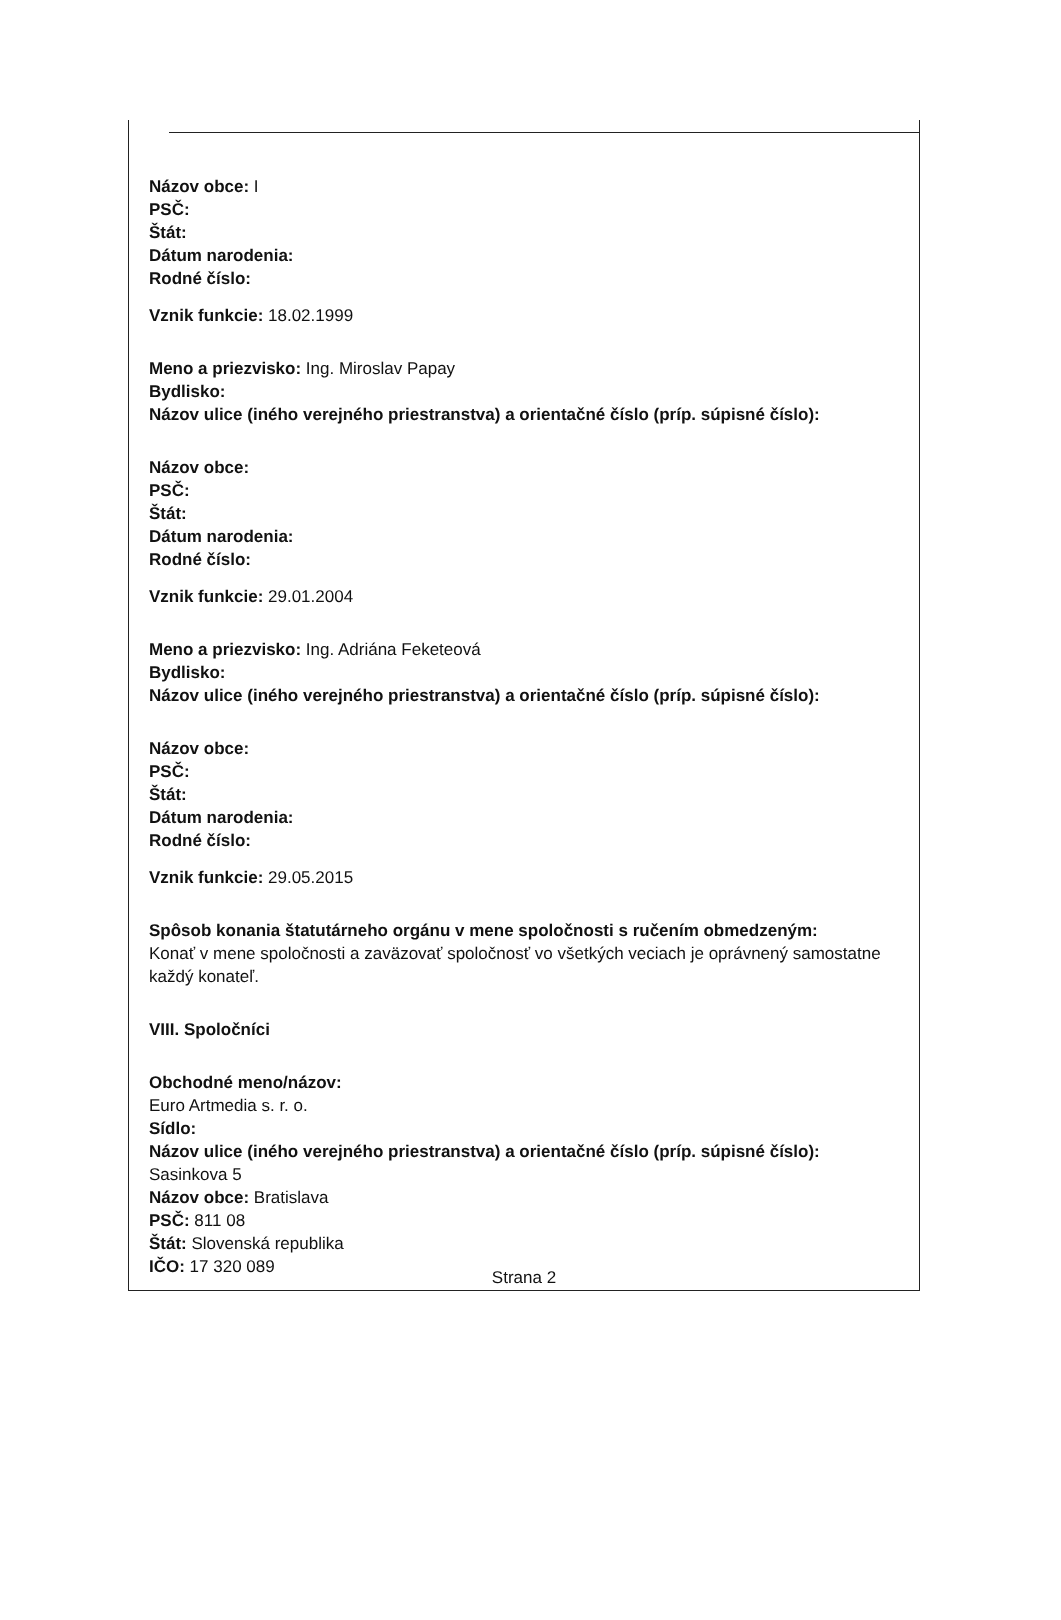Názov obce: I
PSČ:
Štát:
Dátum narodenia:
Rodné číslo:
Vznik funkcie: 18.02.1999
Meno a priezvisko: Ing. Miroslav Papay
Bydlisko:
Názov ulice (iného verejného priestranstva) a orientačné číslo (príp. súpisné číslo):
Názov obce:
PSČ:
Štát:
Dátum narodenia:
Rodné číslo:
Vznik funkcie: 29.01.2004
Meno a priezvisko: Ing. Adriána Feketeová
Bydlisko:
Názov ulice (iného verejného priestranstva) a orientačné číslo (príp. súpisné číslo):
Názov obce:
PSČ:
Štát:
Dátum narodenia:
Rodné číslo:
Vznik funkcie: 29.05.2015
Spôsob konania štatutárneho orgánu v mene spoločnosti s ručením obmedzeným:
Konať v mene spoločnosti a zaväzovať spoločnosť vo všetkých veciach je oprávnený samostatne každý konateľ.
VIII. Spoločníci
Obchodné meno/názov:
Euro Artmedia s. r. o.
Sídlo:
Názov ulice (iného verejného priestranstva) a orientačné číslo (príp. súpisné číslo):
Sasinkova 5
Názov obce: Bratislava
PSČ: 811 08
Štát: Slovenská republika
IČO: 17 320 089
Strana 2